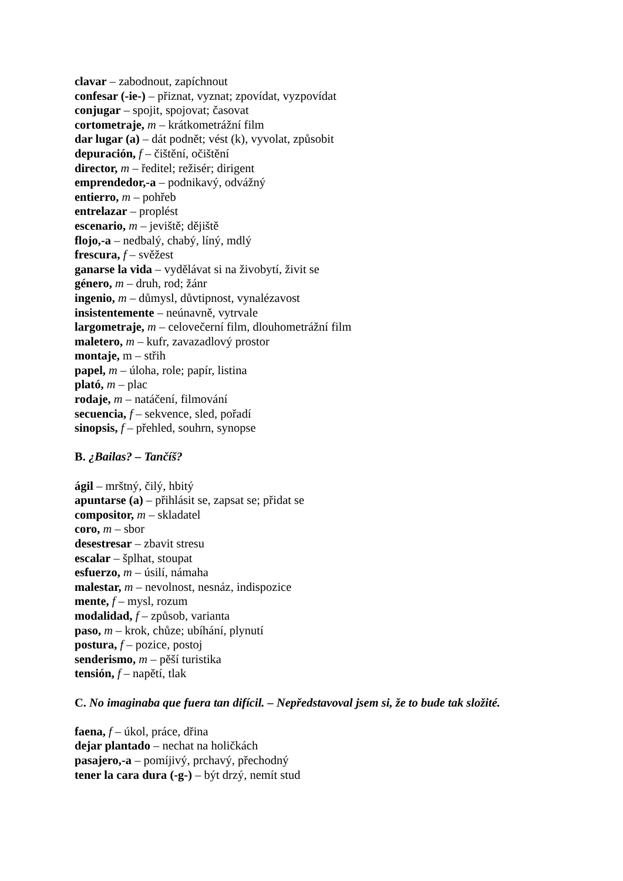clavar – zabodnout, zapíchnout
confesar (-ie-) – přiznat, vyznat; zpovídat, vyzpovídat
conjugar – spojit, spojovat; časovat
cortometraje, m – krátkometrážní film
dar lugar (a) – dát podnět; vést (k), vyvolat, způsobit
depuración, f – čištění, očištění
director, m – ředitel; režisér; dirigent
emprendedor,-a – podnikavý, odvážný
entierro, m – pohřeb
entrelazar – proplést
escenario, m – jeviště; dějiště
flojo,-a – nedbalý, chabý, líný, mdlý
frescura, f – svěžest
ganarse la vida – vydělávat si na živobytí, živit se
género, m – druh, rod; žánr
ingenio, m – důmysl, důvtipnost, vynalézavost
insistentemente – neúnavně, vytrvale
largometraje, m – celovečerní film, dlouhometrážní film
maletero, m – kufr, zavazadlový prostor
montaje, m – střih
papel, m – úloha, role; papír, listina
plató, m – plac
rodaje, m – natáčení, filmování
secuencia, f – sekvence, sled, pořadí
sinopsis, f – přehled, souhrn, synopse
B. ¿Bailas? – Tančíš?
ágil – mrštný, čilý, hbitý
apuntarse (a) – přihlásit se, zapsat se; přidat se
compositor, m – skladatel
coro, m – sbor
desestresar – zbavit stresu
escalar – šplhat, stoupat
esfuerzo, m – úsilí, námaha
malestar, m – nevolnost, nesnáz, indispozice
mente, f – mysl, rozum
modalidad, f – způsob, varianta
paso, m – krok, chůze; ubíhání, plynutí
postura, f – pozice, postoj
senderismo, m – pěší turistika
tensión, f – napětí, tlak
C. No imaginaba que fuera tan difícil. – Nepředstavoval jsem si, že to bude tak složité.
faena, f – úkol, práce, dřina
dejar plantado – nechat na holičkách
pasajero,-a – pomíjivý, prchavý, přechodný
tener la cara dura (-g-) – být drzý, nemít stud